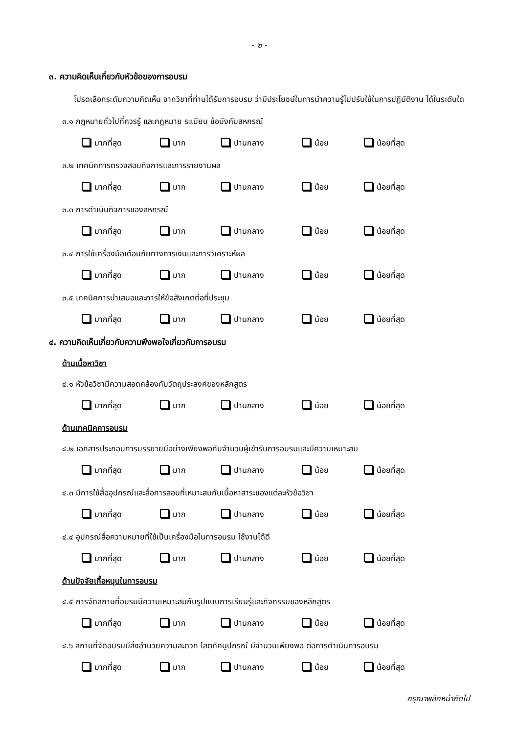- ๒ -
๓. ความคิดเห็นเกี่ยวกับหัวข้อของการอบรม
โปรดเลือกระดับความคิดเห็น จากวิชาที่ท่านได้รับการอบรม ว่ามีประโยชน์ในการนำความรู้ไปปรับใช้ในการปฏิบัติงาน ได้ในระดับใด
๓.๑ กฎหมายทั่วไปที่ควรรู้ และกฎหมาย ระเบียบ ข้อบังคับสหกรณ์
มากที่สุด มาก ปานกลาง น้อย น้อยที่สุด
๓.๒ เทคนิคการตรวจสอบกิจการและการรายงานผล
มากที่สุด มาก ปานกลาง น้อย น้อยที่สุด
๓.๓ การดำเนินกิจการของสหกรณ์
มากที่สุด มาก ปานกลาง น้อย น้อยที่สุด
๓.๔ การใช้เครื่องมือเตือนภัยทางการเงินและการวิเคราะห์ผล
มากที่สุด มาก ปานกลาง น้อย น้อยที่สุด
๓.๕ เทคนิคการนำเสนอและการให้ข้อสังเกตต่อที่ประชุม
มากที่สุด มาก ปานกลาง น้อย น้อยที่สุด
๔. ความคิดเห็นเกี่ยวกับความพึงพอใจเกี่ยวกับการอบรม
ด้านเนื้อหาวิชา
๔.๑ หัวข้อวิชามีความสอดคล้องกับวัตถุประสงค์ของหลักสูตร
มากที่สุด มาก ปานกลาง น้อย น้อยที่สุด
ด้านเทคนิคการอบรม
๔.๒ เอกสารประกอบการบรรยายมีอย่างเพียงพอกับจำนวนผู้เข้ารับการอบรมและมีความเหมาะสม
มากที่สุด มาก ปานกลาง น้อย น้อยที่สุด
๔.๓ มีการใช้สื่ออุปกรณ์และสื่อการสอนที่เหมาะสมกับเนื้อหาสาระของแต่ละหัวข้อวิชา
มากที่สุด มาก ปานกลาง น้อย น้อยที่สุด
๔.๔ อุปกรณ์สื่อความหมายที่ใช้เป็นเครื่องมือในการอบรม ใช้งานได้ดี
มากที่สุด มาก ปานกลาง น้อย น้อยที่สุด
ด้านปัจจัยเกื้อหนุนในการอบรม
๔.๕ การจัดสถานที่อบรมมีความเหมาะสมกับรูปแบบการเรียนรู้และกิจกรรมของหลักสูตร
มากที่สุด มาก ปานกลาง น้อย น้อยที่สุด
๔.๖ สถานที่จัดอบรมมีสิ่งอำนวยความสะดวก โสตทัศนูปกรณ์ มีจำนวนเพียงพอ ต่อการดำเนินการอบรม
มากที่สุด มาก ปานกลาง น้อย น้อยที่สุด
กรุณาพลิกหน้าถัดไป